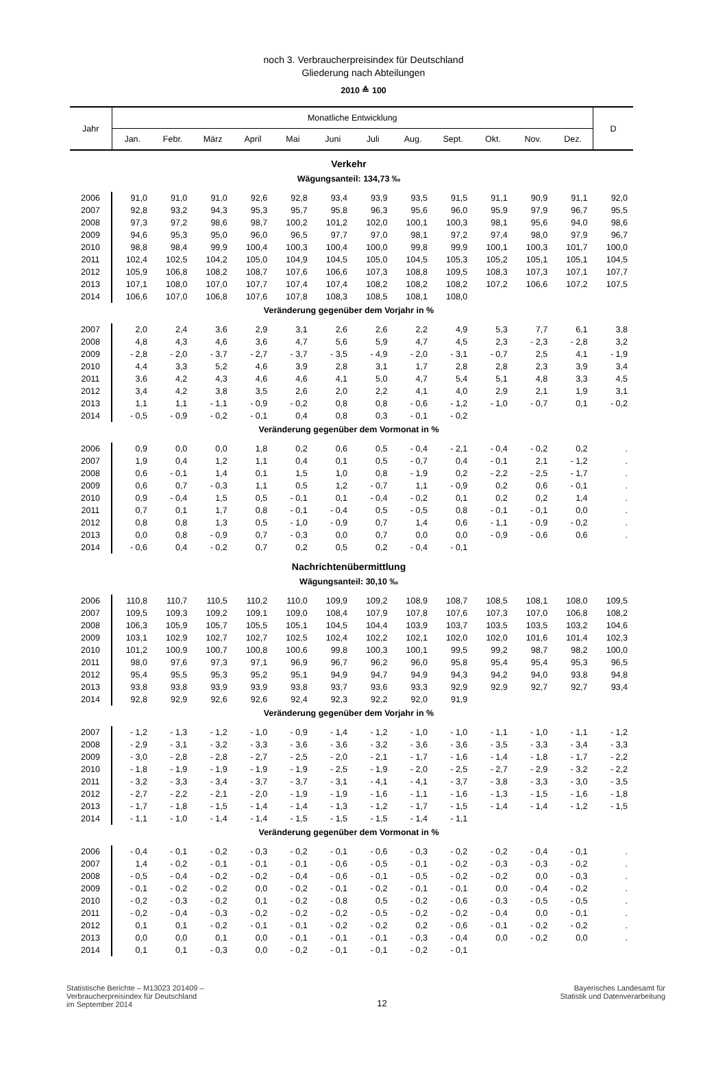noch 3. Verbraucherpreisindex für Deutschland
Gliederung nach Abteilungen
2010 ≙ 100
| Jahr | Monatliche Entwicklung | | | | | | | | | | | | D |
| --- | --- | --- | --- | --- | --- | --- | --- | --- | --- | --- | --- | --- | --- |
| | Jan. | Febr. | März | April | Mai | Juni | Juli | Aug. | Sept. | Okt. | Nov. | Dez. | |
| Verkehr | | | | | | | | | | | | | |
| Wägungsanteil: 134,73 ‰ | | | | | | | | | | | | | |
| 2006 | 91,0 | 91,0 | 91,0 | 92,6 | 92,8 | 93,4 | 93,9 | 93,5 | 91,5 | 91,1 | 90,9 | 91,1 | 92,0 |
| 2007 | 92,8 | 93,2 | 94,3 | 95,3 | 95,7 | 95,8 | 96,3 | 95,6 | 96,0 | 95,9 | 97,9 | 96,7 | 95,5 |
| 2008 | 97,3 | 97,2 | 98,6 | 98,7 | 100,2 | 101,2 | 102,0 | 100,1 | 100,3 | 98,1 | 95,6 | 94,0 | 98,6 |
| 2009 | 94,6 | 95,3 | 95,0 | 96,0 | 96,5 | 97,7 | 97,0 | 98,1 | 97,2 | 97,4 | 98,0 | 97,9 | 96,7 |
| 2010 | 98,8 | 98,4 | 99,9 | 100,4 | 100,3 | 100,4 | 100,0 | 99,8 | 99,9 | 100,1 | 100,3 | 101,7 | 100,0 |
| 2011 | 102,4 | 102,5 | 104,2 | 105,0 | 104,9 | 104,5 | 105,0 | 104,5 | 105,3 | 105,2 | 105,1 | 105,1 | 104,5 |
| 2012 | 105,9 | 106,8 | 108,2 | 108,7 | 107,6 | 106,6 | 107,3 | 108,8 | 109,5 | 108,3 | 107,3 | 107,1 | 107,7 |
| 2013 | 107,1 | 108,0 | 107,0 | 107,7 | 107,4 | 107,4 | 108,2 | 108,2 | 108,2 | 107,2 | 106,6 | 107,2 | 107,5 |
| 2014 | 106,6 | 107,0 | 106,8 | 107,6 | 107,8 | 108,3 | 108,5 | 108,1 | 108,0 | | | | |
| Veränderung gegenüber dem Vorjahr in % | | | | | | | | | | | | | |
| 2007 | 2,0 | 2,4 | 3,6 | 2,9 | 3,1 | 2,6 | 2,6 | 2,2 | 4,9 | 5,3 | 7,7 | 6,1 | 3,8 |
| 2008 | 4,8 | 4,3 | 4,6 | 3,6 | 4,7 | 5,6 | 5,9 | 4,7 | 4,5 | 2,3 | - 2,3 | - 2,8 | 3,2 |
| 2009 | - 2,8 | - 2,0 | - 3,7 | - 2,7 | - 3,7 | - 3,5 | - 4,9 | - 2,0 | - 3,1 | - 0,7 | 2,5 | 4,1 | - 1,9 |
| 2010 | 4,4 | 3,3 | 5,2 | 4,6 | 3,9 | 2,8 | 3,1 | 1,7 | 2,8 | 2,8 | 2,3 | 3,9 | 3,4 |
| 2011 | 3,6 | 4,2 | 4,3 | 4,6 | 4,6 | 4,1 | 5,0 | 4,7 | 5,4 | 5,1 | 4,8 | 3,3 | 4,5 |
| 2012 | 3,4 | 4,2 | 3,8 | 3,5 | 2,6 | 2,0 | 2,2 | 4,1 | 4,0 | 2,9 | 2,1 | 1,9 | 3,1 |
| 2013 | 1,1 | 1,1 | - 1,1 | - 0,9 | - 0,2 | 0,8 | 0,8 | - 0,6 | - 1,2 | - 1,0 | - 0,7 | 0,1 | - 0,2 |
| 2014 | - 0,5 | - 0,9 | - 0,2 | - 0,1 | 0,4 | 0,8 | 0,3 | - 0,1 | - 0,2 | | | | |
| Veränderung gegenüber dem Vormonat in % | | | | | | | | | | | | | |
| 2006 | 0,9 | 0,0 | 0,0 | 1,8 | 0,2 | 0,6 | 0,5 | - 0,4 | - 2,1 | - 0,4 | - 0,2 | 0,2 | . |
| 2007 | 1,9 | 0,4 | 1,2 | 1,1 | 0,4 | 0,1 | 0,5 | - 0,7 | 0,4 | - 0,1 | 2,1 | - 1,2 | . |
| 2008 | 0,6 | - 0,1 | 1,4 | 0,1 | 1,5 | 1,0 | 0,8 | - 1,9 | 0,2 | - 2,2 | - 2,5 | - 1,7 | . |
| 2009 | 0,6 | 0,7 | - 0,3 | 1,1 | 0,5 | 1,2 | - 0,7 | 1,1 | - 0,9 | 0,2 | 0,6 | - 0,1 | . |
| 2010 | 0,9 | - 0,4 | 1,5 | 0,5 | - 0,1 | 0,1 | - 0,4 | - 0,2 | 0,1 | 0,2 | 0,2 | 1,4 | . |
| 2011 | 0,7 | 0,1 | 1,7 | 0,8 | - 0,1 | - 0,4 | 0,5 | - 0,5 | 0,8 | - 0,1 | - 0,1 | 0,0 | . |
| 2012 | 0,8 | 0,8 | 1,3 | 0,5 | - 1,0 | - 0,9 | 0,7 | 1,4 | 0,6 | - 1,1 | - 0,9 | - 0,2 | . |
| 2013 | 0,0 | 0,8 | - 0,9 | 0,7 | - 0,3 | 0,0 | 0,7 | 0,0 | 0,0 | - 0,9 | - 0,6 | 0,6 | . |
| 2014 | - 0,6 | 0,4 | - 0,2 | 0,7 | 0,2 | 0,5 | 0,2 | - 0,4 | - 0,1 | | | | |
| Nachrichtenübermittlung | | | | | | | | | | | | | |
| Wägungsanteil: 30,10 ‰ | | | | | | | | | | | | | |
| 2006 | 110,8 | 110,7 | 110,5 | 110,2 | 110,0 | 109,9 | 109,2 | 108,9 | 108,7 | 108,5 | 108,1 | 108,0 | 109,5 |
| 2007 | 109,5 | 109,3 | 109,2 | 109,1 | 109,0 | 108,4 | 107,9 | 107,8 | 107,6 | 107,3 | 107,0 | 106,8 | 108,2 |
| 2008 | 106,3 | 105,9 | 105,7 | 105,5 | 105,1 | 104,5 | 104,4 | 103,9 | 103,7 | 103,5 | 103,5 | 103,2 | 104,6 |
| 2009 | 103,1 | 102,9 | 102,7 | 102,7 | 102,5 | 102,4 | 102,2 | 102,1 | 102,0 | 102,0 | 101,6 | 101,4 | 102,3 |
| 2010 | 101,2 | 100,9 | 100,7 | 100,8 | 100,6 | 99,8 | 100,3 | 100,1 | 99,5 | 99,2 | 98,7 | 98,2 | 100,0 |
| 2011 | 98,0 | 97,6 | 97,3 | 97,1 | 96,9 | 96,7 | 96,2 | 96,0 | 95,8 | 95,4 | 95,4 | 95,3 | 96,5 |
| 2012 | 95,4 | 95,5 | 95,3 | 95,2 | 95,1 | 94,9 | 94,7 | 94,9 | 94,3 | 94,2 | 94,0 | 93,8 | 94,8 |
| 2013 | 93,8 | 93,8 | 93,9 | 93,9 | 93,8 | 93,7 | 93,6 | 93,3 | 92,9 | 92,9 | 92,7 | 92,7 | 93,4 |
| 2014 | 92,8 | 92,9 | 92,6 | 92,6 | 92,4 | 92,3 | 92,2 | 92,0 | 91,9 | | | | |
| Veränderung gegenüber dem Vorjahr in % | | | | | | | | | | | | | |
| 2007 | - 1,2 | - 1,3 | - 1,2 | - 1,0 | - 0,9 | - 1,4 | - 1,2 | - 1,0 | - 1,0 | - 1,1 | - 1,0 | - 1,1 | - 1,2 |
| 2008 | - 2,9 | - 3,1 | - 3,2 | - 3,3 | - 3,6 | - 3,6 | - 3,2 | - 3,6 | - 3,6 | - 3,5 | - 3,3 | - 3,4 | - 3,3 |
| 2009 | - 3,0 | - 2,8 | - 2,8 | - 2,7 | - 2,5 | - 2,0 | - 2,1 | - 1,7 | - 1,6 | - 1,4 | - 1,8 | - 1,7 | - 2,2 |
| 2010 | - 1,8 | - 1,9 | - 1,9 | - 1,9 | - 1,9 | - 2,5 | - 1,9 | - 2,0 | - 2,5 | - 2,7 | - 2,9 | - 3,2 | - 2,2 |
| 2011 | - 3,2 | - 3,3 | - 3,4 | - 3,7 | - 3,7 | - 3,1 | - 4,1 | - 4,1 | - 3,7 | - 3,8 | - 3,3 | - 3,0 | - 3,5 |
| 2012 | - 2,7 | - 2,2 | - 2,1 | - 2,0 | - 1,9 | - 1,9 | - 1,6 | - 1,1 | - 1,6 | - 1,3 | - 1,5 | - 1,6 | - 1,8 |
| 2013 | - 1,7 | - 1,8 | - 1,5 | - 1,4 | - 1,4 | - 1,3 | - 1,2 | - 1,7 | - 1,5 | - 1,4 | - 1,4 | - 1,2 | - 1,5 |
| 2014 | - 1,1 | - 1,0 | - 1,4 | - 1,4 | - 1,5 | - 1,5 | - 1,5 | - 1,4 | - 1,1 | | | | |
| Veränderung gegenüber dem Vormonat in % | | | | | | | | | | | | | |
| 2006 | - 0,4 | - 0,1 | - 0,2 | - 0,3 | - 0,2 | - 0,1 | - 0,6 | - 0,3 | - 0,2 | - 0,2 | - 0,4 | - 0,1 | . |
| 2007 | 1,4 | - 0,2 | - 0,1 | - 0,1 | - 0,1 | - 0,6 | - 0,5 | - 0,1 | - 0,2 | - 0,3 | - 0,3 | - 0,2 | . |
| 2008 | - 0,5 | - 0,4 | - 0,2 | - 0,2 | - 0,4 | - 0,6 | - 0,1 | - 0,5 | - 0,2 | - 0,2 | 0,0 | - 0,3 | . |
| 2009 | - 0,1 | - 0,2 | - 0,2 | 0,0 | - 0,2 | - 0,1 | - 0,2 | - 0,1 | - 0,1 | 0,0 | - 0,4 | - 0,2 | . |
| 2010 | - 0,2 | - 0,3 | - 0,2 | 0,1 | - 0,2 | - 0,8 | 0,5 | - 0,2 | - 0,6 | - 0,3 | - 0,5 | - 0,5 | . |
| 2011 | - 0,2 | - 0,4 | - 0,3 | - 0,2 | - 0,2 | - 0,2 | - 0,5 | - 0,2 | - 0,2 | - 0,4 | 0,0 | - 0,1 | . |
| 2012 | 0,1 | 0,1 | - 0,2 | - 0,1 | - 0,1 | - 0,2 | - 0,2 | 0,2 | - 0,6 | - 0,1 | - 0,2 | - 0,2 | . |
| 2013 | 0,0 | 0,0 | 0,1 | 0,0 | - 0,1 | - 0,1 | - 0,1 | - 0,3 | - 0,4 | 0,0 | - 0,2 | 0,0 | . |
| 2014 | 0,1 | 0,1 | - 0,3 | 0,0 | - 0,2 | - 0,1 | - 0,1 | - 0,2 | - 0,1 | | | | |
Statistische Berichte – M13023 201409 –
Verbraucherpreisindex für Deutschland
im September 2014
12
Bayerisches Landesamt für
Statistik und Datenverarbeitung